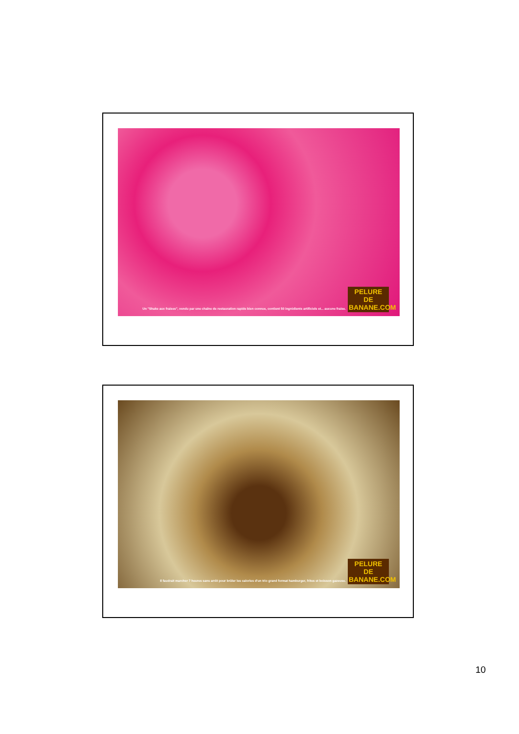Un "Shake aux fraises", vendu par une chaîne de restauration rapide bien connue, contient 50 ingrédients artificiels et... aucune fraise.
PELURE DE BANANE.COM
Il faudrait marcher 7 heures sans arrêt pour brûler les calories d'un trio grand format hamburger, frites et boisson gazeuse.
PELURE DE BANANE.COM
10